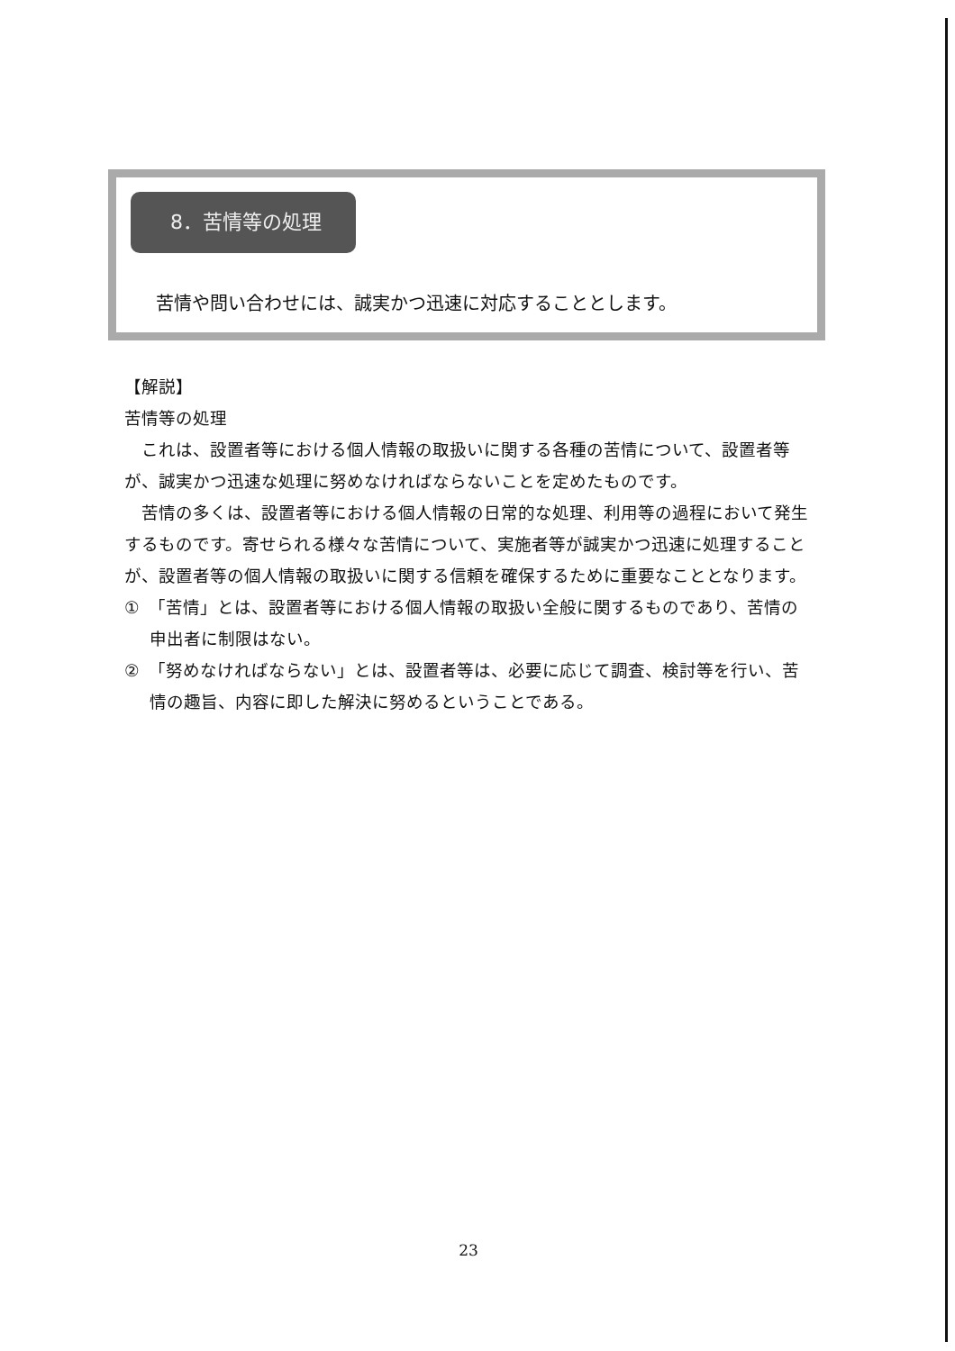8．苦情等の処理
苦情や問い合わせには、誠実かつ迅速に対応することとします。
【解説】
苦情等の処理
これは、設置者等における個人情報の取扱いに関する各種の苦情について、設置者等が、誠実かつ迅速な処理に努めなければならないことを定めたものです。
苦情の多くは、設置者等における個人情報の日常的な処理、利用等の過程において発生するものです。寄せられる様々な苦情について、実施者等が誠実かつ迅速に処理することが、設置者等の個人情報の取扱いに関する信頼を確保するために重要なこととなります。
①　「苦情」とは、設置者等における個人情報の取扱い全般に関するものであり、苦情の申出者に制限はない。
②　「努めなければならない」とは、設置者等は、必要に応じて調査、検討等を行い、苦情の趣旨、内容に即した解決に努めるということである。
23